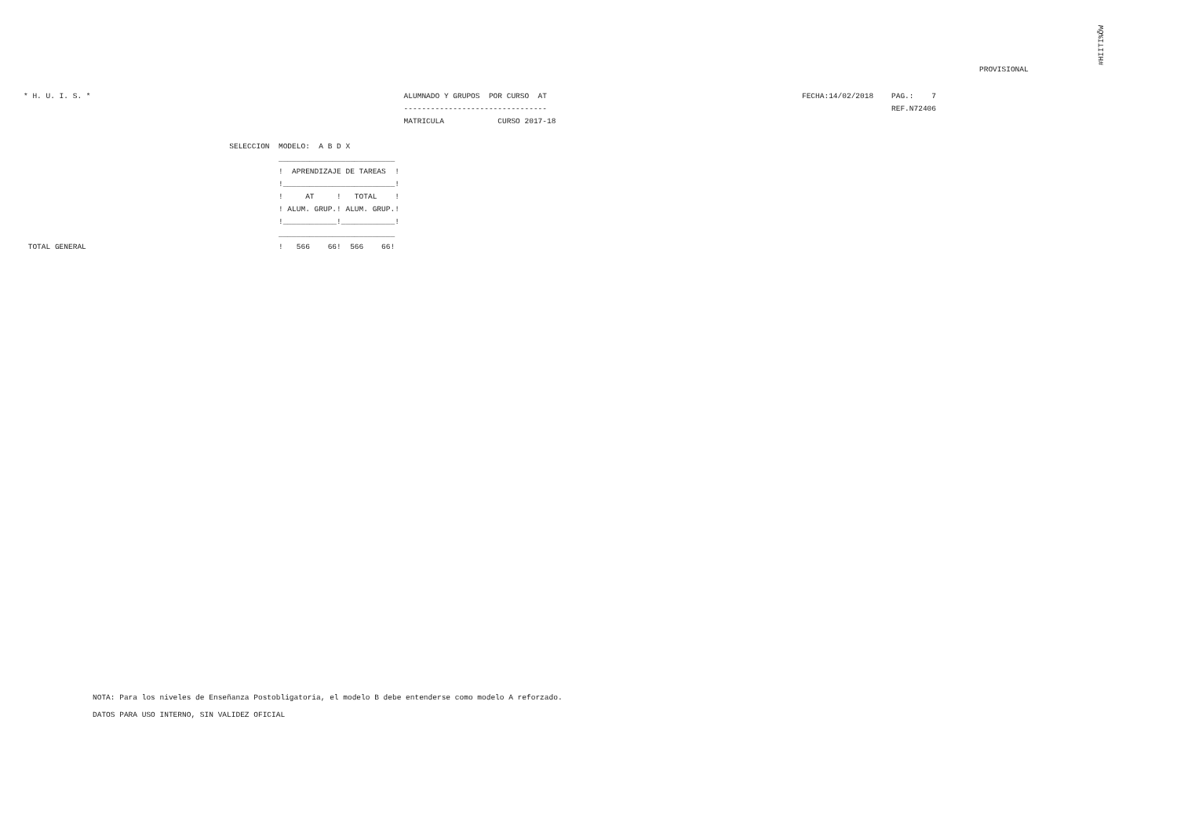#HIITI%ÕW
PROVISIONAL
* H. U. I. S. *                                                                      ALUMNADO Y GRUPOS  POR CURSO  AT                                                         FECHA:14/02/2018    PAG.:    7
                                                                                     --------------------------------                                                                             REF.N72406
                                                                                     MATRICULA            CURSO 2017-18

                                              SELECCION  MODELO:  A B D X
                                                         __________________________
                                                         !  APRENDIZAJE DE TAREAS  !
                                                         !_________________________!
                                                         !     AT     !   TOTAL    !
                                                         ! ALUM. GRUP.! ALUM. GRUP.!
                                                         !____________!____________!
                                                         __________________________
 TOTAL GENERAL                                           !   566    66!  566    66!
NOTA: Para los niveles de Enseñanza Postobligatoria, el modelo B debe entenderse como modelo A reforzado.
DATOS PARA USO INTERNO, SIN VALIDEZ OFICIAL